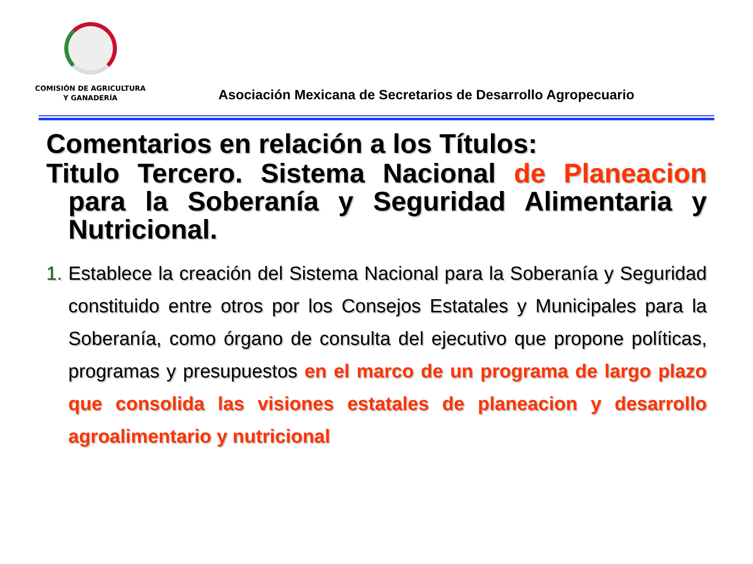COMISIÓN DE AGRICULTURA
Y GANADERÍA
Asociación Mexicana de Secretarios de Desarrollo Agropecuario
Comentarios en relación a los Títulos:
Titulo Tercero. Sistema Nacional de Planeacion para la Soberanía y Seguridad Alimentaria y Nutricional.
1. Establece la creación del Sistema Nacional para la Soberanía y Seguridad constituido entre otros por los Consejos Estatales y Municipales para la Soberanía, como órgano de consulta del ejecutivo que propone políticas, programas y presupuestos en el marco de un programa de largo plazo que consolida las visiones estatales de planeacion y desarrollo agroalimentario y nutricional